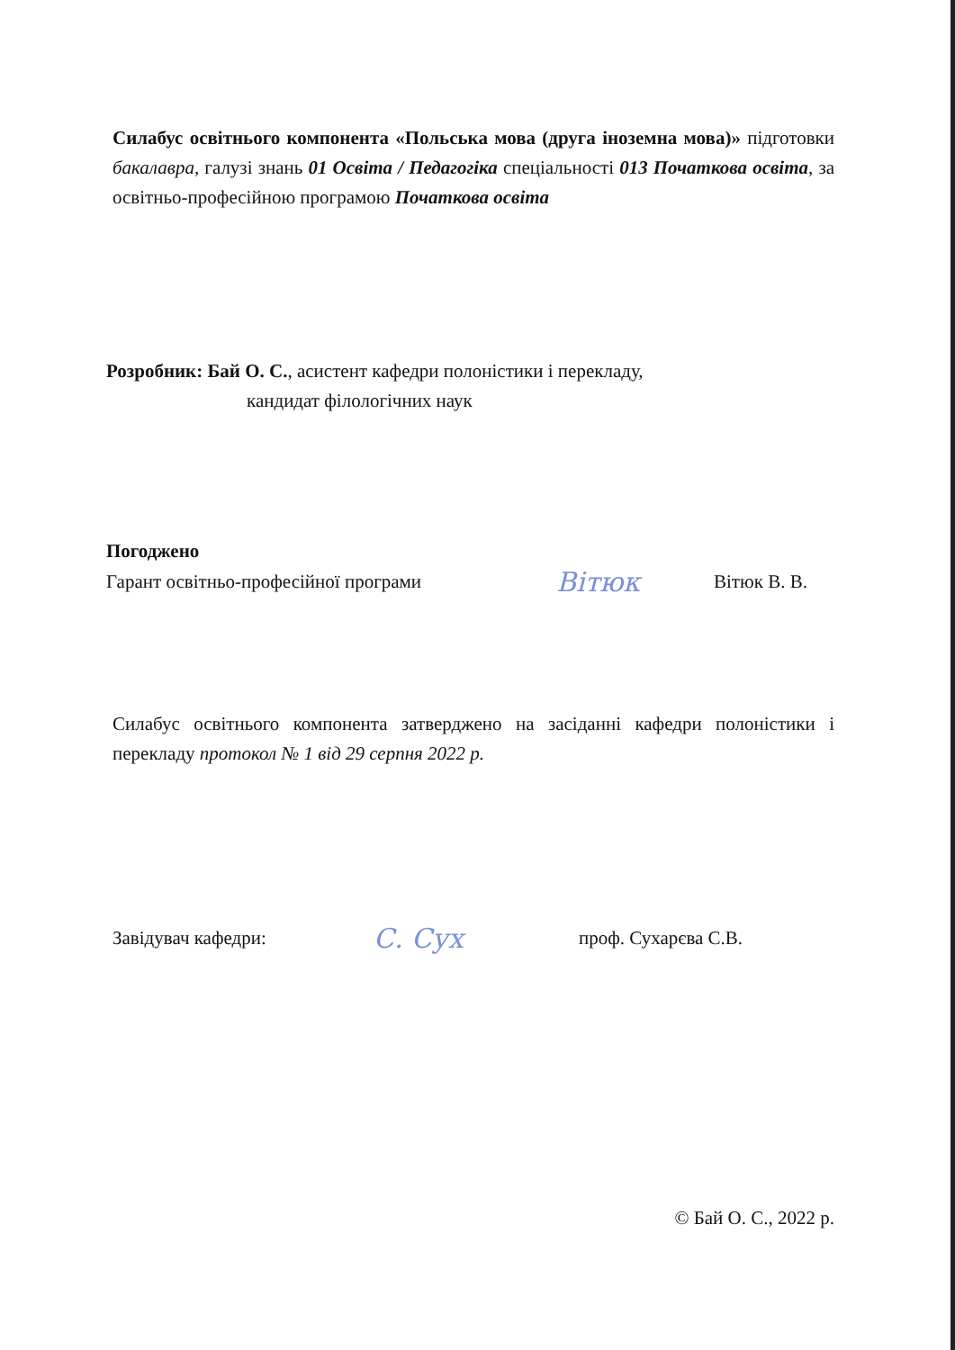Силабус освітнього компонента «Польська мова (друга іноземна мова)» підготовки бакалавра, галузі знань 01 Освіта / Педагогіка спеціальності 013 Початкова освіта, за освітньо-професійною програмою Початкова освіта
Розробник: Бай О. С., асистент кафедри полоністики і перекладу,
кандидат філологічних наук
Погоджено
Гарант освітньо-професійної програми Вітюк Вітюк В. В.
Силабус освітнього компонента затверджено на засіданні кафедри полоністики і перекладу протокол № 1 від 29 серпня 2022 р.
Завідувач кафедри: С. Сух проф. Сухарєва С.В.
© Бай О. С., 2022 р.